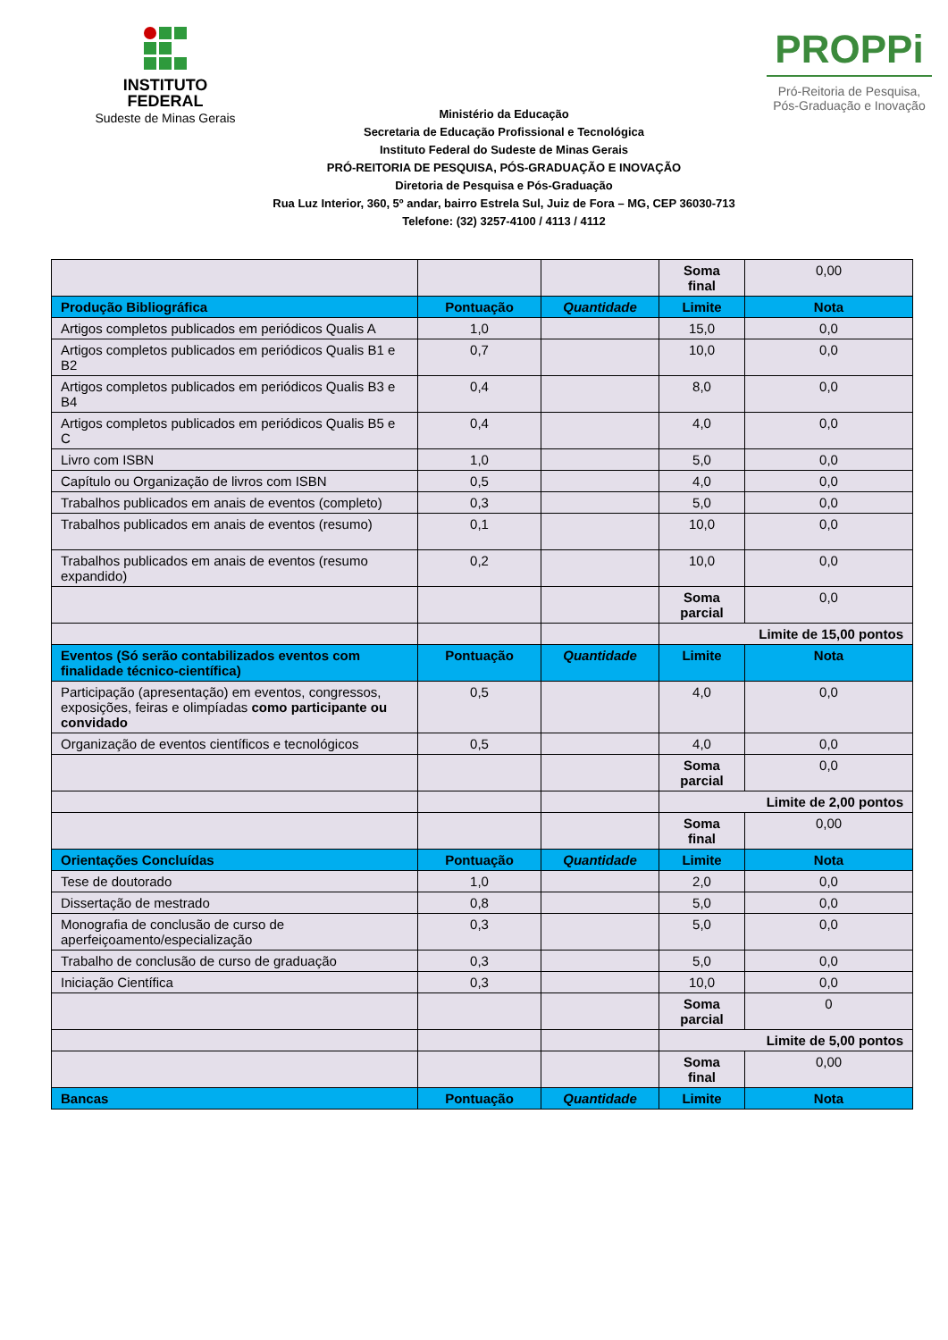INSTITUTO
FEDERAL
Sudeste de Minas Gerais
Ministério da Educação
Secretaria de Educação Profissional e Tecnológica
Instituto Federal do Sudeste de Minas Gerais
PRÓ-REITORIA DE PESQUISA, PÓS-GRADUAÇÃO E INOVAÇÃO
Diretoria de Pesquisa e Pós-Graduação
Rua Luz Interior, 360, 5º andar, bairro Estrela Sul, Juiz de Fora – MG, CEP 36030-713
Telefone: (32) 3257-4100 / 4113 / 4112
PROPPi
Pró-Reitoria de Pesquisa,
Pós-Graduação e Inovação
| | | | Soma final | 0,00 |
| Produção Bibliográfica | Pontuação | Quantidade | Limite | Nota |
| Artigos completos publicados em periódicos Qualis A | 1,0 | | 15,0 | 0,0 |
| Artigos completos publicados em periódicos Qualis B1 e B2 | 0,7 | | 10,0 | 0,0 |
| Artigos completos publicados em periódicos Qualis B3 e B4 | 0,4 | | 8,0 | 0,0 |
| Artigos completos publicados em periódicos Qualis B5 e C | 0,4 | | 4,0 | 0,0 |
| Livro com ISBN | 1,0 | | 5,0 | 0,0 |
| Capítulo ou Organização de livros com ISBN | 0,5 | | 4,0 | 0,0 |
| Trabalhos publicados em anais de eventos (completo) | 0,3 | | 5,0 | 0,0 |
| Trabalhos publicados em anais de eventos (resumo) | 0,1 | | 10,0 | 0,0 |
| Trabalhos publicados em anais de eventos (resumo expandido) | 0,2 | | 10,0 | 0,0 |
| | | | Soma parcial | 0,0 |
| | | | Limite de 15,00 pontos | |
| Eventos (Só serão contabilizados eventos com finalidade técnico-científica) | Pontuação | Quantidade | Limite | Nota |
| Participação (apresentação) em eventos, congressos, exposições, feiras e olimpíadas como participante ou convidado | 0,5 | | 4,0 | 0,0 |
| Organização de eventos científicos e tecnológicos | 0,5 | | 4,0 | 0,0 |
| | | | Soma parcial | 0,0 |
| | | | Limite de 2,00 pontos | |
| | | | Soma final | 0,00 |
| Orientações Concluídas | Pontuação | Quantidade | Limite | Nota |
| Tese de doutorado | 1,0 | | 2,0 | 0,0 |
| Dissertação de mestrado | 0,8 | | 5,0 | 0,0 |
| Monografia de conclusão de curso de aperfeiçoamento/especialização | 0,3 | | 5,0 | 0,0 |
| Trabalho de conclusão de curso de graduação | 0,3 | | 5,0 | 0,0 |
| Iniciação Científica | 0,3 | | 10,0 | 0,0 |
| | | | Soma parcial | 0 |
| | | | Limite de 5,00 pontos | |
| | | | Soma final | 0,00 |
| Bancas | Pontuação | Quantidade | Limite | Nota |